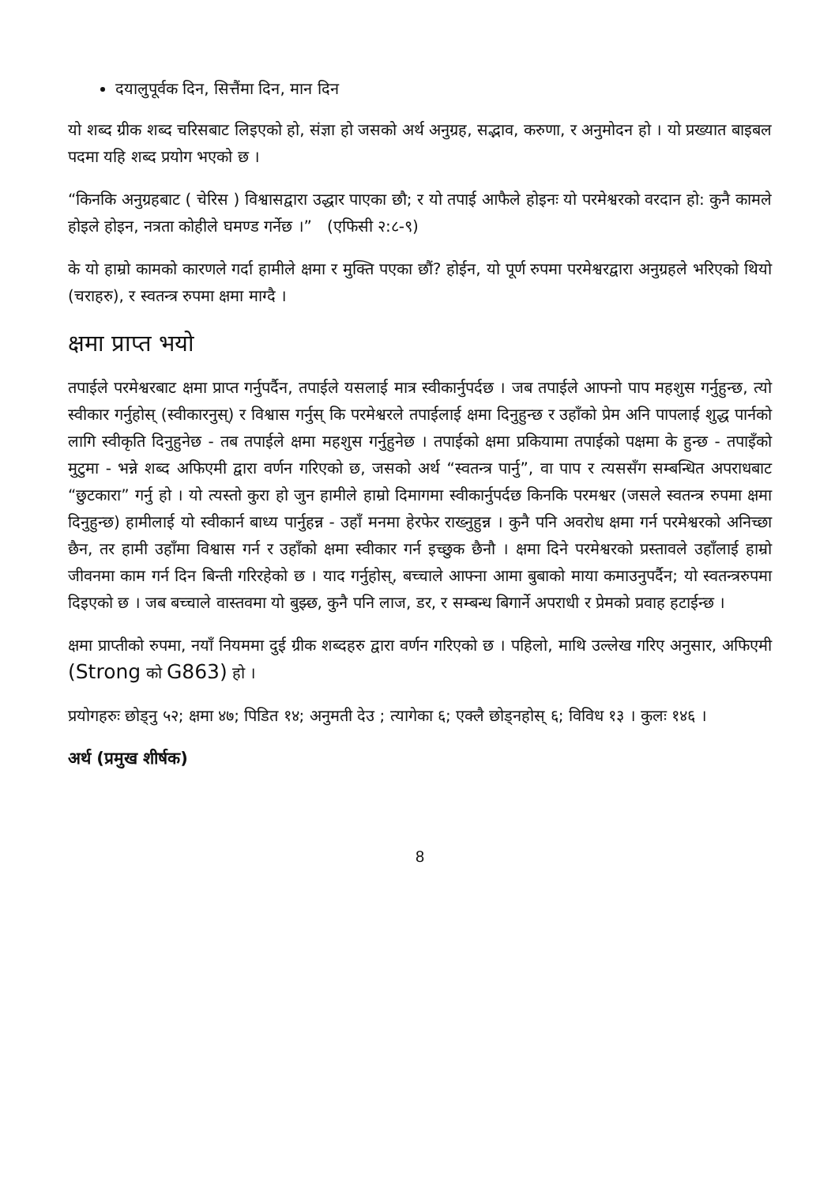दयालुपूर्वक दिन, सित्तैंमा दिन, मान दिन
यो शब्द ग्रीक शब्द चरिसबाट लिइएको हो, संज्ञा हो जसको अर्थ अनुग्रह, सद्भाव, करुणा, र अनुमोदन हो । यो प्रख्यात बाइबल पदमा यहि शब्द प्रयोग भएको छ ।
“किनकि अनुग्रहबाट ( चेरिस ) विश्वासद्वारा उद्धार पाएका छौ; र यो तपाई आफैले होइनः यो परमेश्वरको वरदान हो: कुनै कामले होइले होइन, नत्रता कोहीले घमण्ड गर्नेछ ।” (एफिसी २:८-९)
के यो हाम्रो कामको कारणले गर्दा हामीले क्षमा र मुक्ति पएका छौं? होईन, यो पूर्ण रुपमा परमेश्वरद्वारा अनुग्रहले भरिएको थियो (चराहरु), र स्वतन्त्र रुपमा क्षमा माग्दै ।
क्षमा प्राप्त भयो
तपाईले परमेश्वरबाट क्षमा प्राप्त गर्नुपर्दैन, तपाईले यसलाई मात्र स्वीकार्नुपर्दछ । जब तपाईले आफ्नो पाप महशुस गर्नुहुन्छ, त्यो स्वीकार गर्नुहोस् (स्वीकारनुस्) र विश्वास गर्नुस् कि परमेश्वरले तपाईलाई क्षमा दिनुहुन्छ र उहाँको प्रेम अनि पापलाई शुद्ध पार्नको लागि स्वीकृति दिनुहुनेछ - तब तपाईले क्षमा महशुस गर्नुहुनेछ । तपाईको क्षमा प्रकियामा तपाईको पक्षमा के हुन्छ - तपाइँको मुटुमा - भन्ने शब्द अफिएमी द्वारा वर्णन गरिएको छ, जसको अर्थ “स्वतन्त्र पार्नु”, वा पाप र त्यससँग सम्बन्धित अपराधबाट “छुटकारा” गर्नु हो । यो त्यस्तो कुरा हो जुन हामीले हाम्रो दिमागमा स्वीकार्नुपर्दछ किनकि परमश्वर (जसले स्वतन्त्र रुपमा क्षमा दिनुहुन्छ) हामीलाई यो स्वीकार्न बाध्य पार्नुहन्न - उहाँ मनमा हेरफेर राख्नुहुन्न । कुनै पनि अवरोध क्षमा गर्न परमेश्वरको अनिच्छा छैन, तर हामी उहाँमा विश्वास गर्न र उहाँको क्षमा स्वीकार गर्न इच्छुक छैनौ । क्षमा दिने परमेश्वरको प्रस्तावले उहाँलाई हाम्रो जीवनमा काम गर्न दिन बिन्ती गरिरहेको छ । याद गर्नुहोस्, बच्चाले आफ्ना आमा बुबाको माया कमाउनुपर्दैन; यो स्वतन्त्ररुपमा दिइएको छ । जब बच्चाले वास्तवमा यो बुझ्छ, कुनै पनि लाज, डर, र सम्बन्ध बिगार्ने अपराधी र प्रेमको प्रवाह हटाईन्छ ।
क्षमा प्राप्तीको रुपमा, नयाँ नियममा दुई ग्रीक शब्दहरु द्वारा वर्णन गरिएको छ । पहिलो, माथि उल्लेख गरिए अनुसार, अफिएमी (Strong को G863) हो ।
प्रयोगहरुः छोड्नु ५२; क्षमा ४७; पिडित १४; अनुमती देउ ; त्यागेका ६; एक्लै छोड्नहोस् ६; विविध १३ । कुलः १४६ ।
अर्थ (प्रमुख शीर्षक)
8